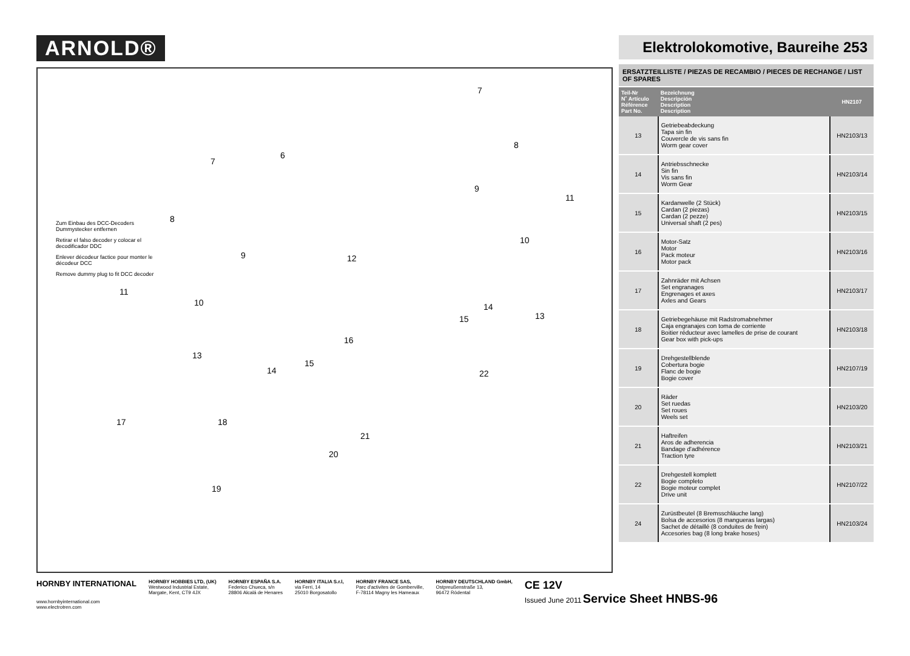ARNOLD®
Zum Einbau des DCC-Decoders Dummystecker entfernen
Retirar el falso decoder y colocar el decodificador DDC
Enlever décodeur factice pour monter le décodeur DCC
Remove dummy plug to fit DCC decoder
7
7
6
8
8
9
9
11
11
10
10
12
14
15 13
16
13
15
14 22
17 18
21
20
19
Elektrolokomotive, Baureihe 253
ERSATZTEILLISTE / PIEZAS DE RECAMBIO / PIECES DE RECHANGE / LIST OF SPARES
| Teil-Nr N˚ Artículo Référence Part No. | Bezeichnung Descripción Description Description | HN2107 |
| --- | --- | --- |
| 13 | Getriebeabdeckung Tapa sin fin Couvercle de vis sans fin Worm gear cover | HN2103/13 |
| 14 | Antriebsschnecke Sin fin Vis sans fin Worm Gear | HN2103/14 |
| 15 | Kardanwelle (2 Stück) Cardan (2 piezas) Cardan (2 pezze) Universal shaft (2 pes) | HN2103/15 |
| 16 | Motor-Satz Motor Pack moteur Motor pack | HN2103/16 |
| 17 | Zahnräder mit Achsen Set engranages Engrenages et axes Axles and Gears | HN2103/17 |
| 18 | Getriebegehäuse mit Radstromabnehmer Caja engranajes con toma de corriente Boitier réducteur avec lamelles de prise de courant Gear box with pick-ups | HN2103/18 |
| 19 | Drehgestellblende Cobertura bogie Flanc de bogie Bogie cover | HN2107/19 |
| 20 | Räder Set ruedas Set roues Weels set | HN2103/20 |
| 21 | Haftreifen Aros de adherencia Bandage d'adhérence Traction tyre | HN2103/21 |
| 22 | Drehgestell komplett Bogie completo Bogie moteur complet Drive unit | HN2107/22 |
| 24 | Zurüstbeutel (8 Bremsschläuche lang) Bolsa de accesorios (8 mangueras largas) Sachet de détaillé (8 conduites de frein) Accesories bag (8 long brake hoses) | HN2103/24 |
HORNBY INTERNATIONAL
www.hornbyinternational.com
www.electrotren.com
HORNBY HOBBIES LTD, (UK)
Westwood Industrial Estate,
Margate, Kent, CT9 4JX
HORNBY ESPAÑA S.A.
Federico Chueca, s/n
28806 Alcalá de Henares
HORNBY ITALIA S.r.l,
via Ferri, 14
25010 Borgosatollo
HORNBY FRANCE SAS,
Parc d'activites de Gomberville,
F-78114 Magny les Hameaux
HORNBY DEUTSCHLAND GmbH,
Ostpreußenstraße 13,
96472 Rödental
CE 12V
Issued June 2011 Service Sheet HNBS-96